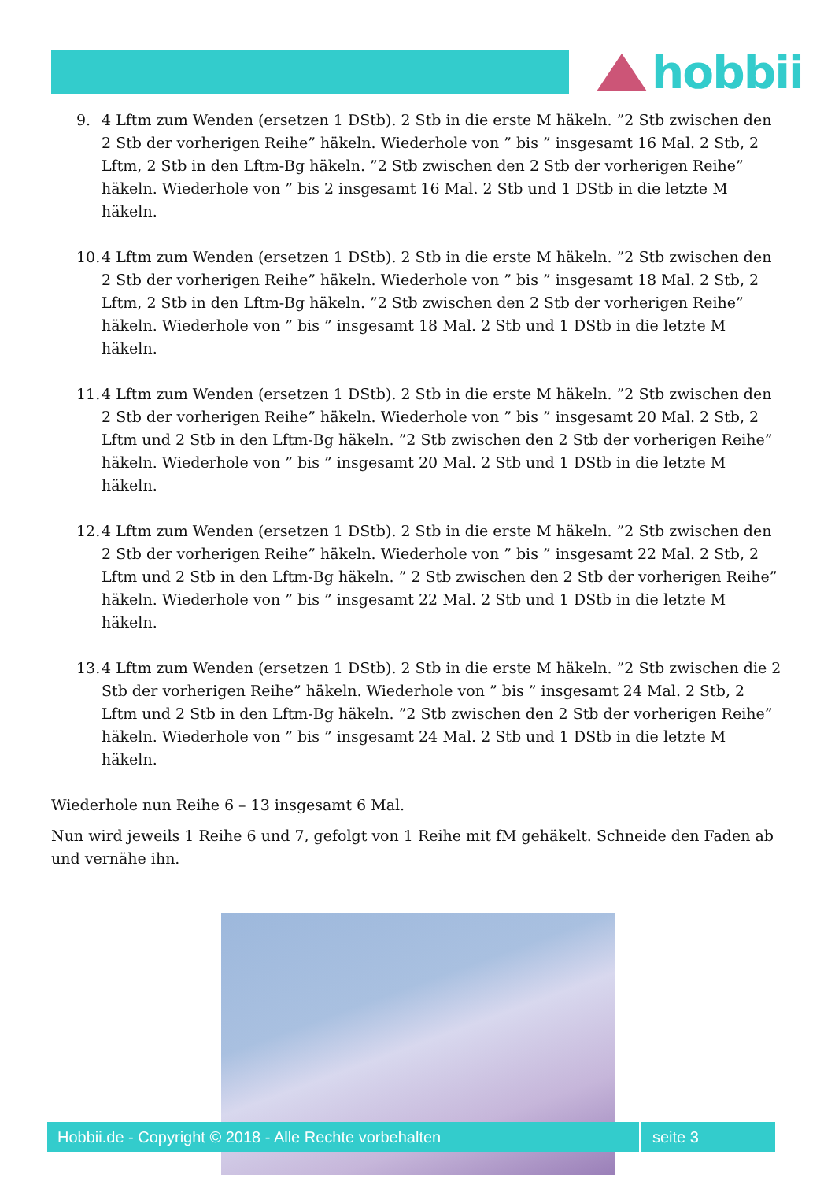hobbii
9. 4 Lftm zum Wenden (ersetzen 1 DStb). 2 Stb in die erste M häkeln. ”2 Stb zwischen den 2 Stb der vorherigen Reihe” häkeln. Wiederhole von ” bis ” insgesamt 16 Mal. 2 Stb, 2 Lftm, 2 Stb in den Lftm-Bg häkeln. ”2 Stb zwischen den 2 Stb der vorherigen Reihe” häkeln. Wiederhole von ” bis 2 insgesamt 16 Mal. 2 Stb und 1 DStb in die letzte M häkeln.
10.
4 Lftm zum Wenden (ersetzen 1 DStb). 2 Stb in die erste M häkeln. ”2 Stb zwischen den 2 Stb der vorherigen Reihe” häkeln. Wiederhole von ” bis ” insgesamt 18 Mal. 2 Stb, 2 Lftm, 2 Stb in den Lftm-Bg häkeln. ”2 Stb zwischen den 2 Stb der vorherigen Reihe” häkeln. Wiederhole von ” bis ” insgesamt 18 Mal. 2 Stb und 1 DStb in die letzte M häkeln.
11.
4 Lftm zum Wenden (ersetzen 1 DStb). 2 Stb in die erste M häkeln. ”2 Stb zwischen den 2 Stb der vorherigen Reihe” häkeln. Wiederhole von ” bis ” insgesamt 20 Mal. 2 Stb, 2 Lftm und 2 Stb in den Lftm-Bg häkeln. ”2 Stb zwischen den 2 Stb der vorherigen Reihe” häkeln. Wiederhole von ” bis ” insgesamt 20 Mal. 2 Stb und 1 DStb in die letzte M häkeln.
12.
4 Lftm zum Wenden (ersetzen 1 DStb). 2 Stb in die erste M häkeln. ”2 Stb zwischen den 2 Stb der vorherigen Reihe” häkeln. Wiederhole von ” bis ” insgesamt 22 Mal. 2 Stb, 2 Lftm und 2 Stb in den Lftm-Bg häkeln. ” 2 Stb zwischen den 2 Stb der vorherigen Reihe” häkeln. Wiederhole von ” bis ” insgesamt 22 Mal. 2 Stb und 1 DStb in die letzte M häkeln.
13.
4 Lftm zum Wenden (ersetzen 1 DStb). 2 Stb in die erste M häkeln. ”2 Stb zwischen die 2 Stb der vorherigen Reihe” häkeln. Wiederhole von ” bis ” insgesamt 24 Mal. 2 Stb, 2 Lftm und 2 Stb in den Lftm-Bg häkeln. ”2 Stb zwischen den 2 Stb der vorherigen Reihe” häkeln. Wiederhole von ” bis ” insgesamt 24 Mal. 2 Stb und 1 DStb in die letzte M häkeln.
Wiederhole nun Reihe 6 – 13 insgesamt 6 Mal.
Nun wird jeweils 1 Reihe 6 und 7, gefolgt von 1 Reihe mit fM gehäkelt. Schneide den Faden ab und vernähe ihn.
Hobbii.de - Copyright © 2018 - Alle Rechte vorbehalten seite 3